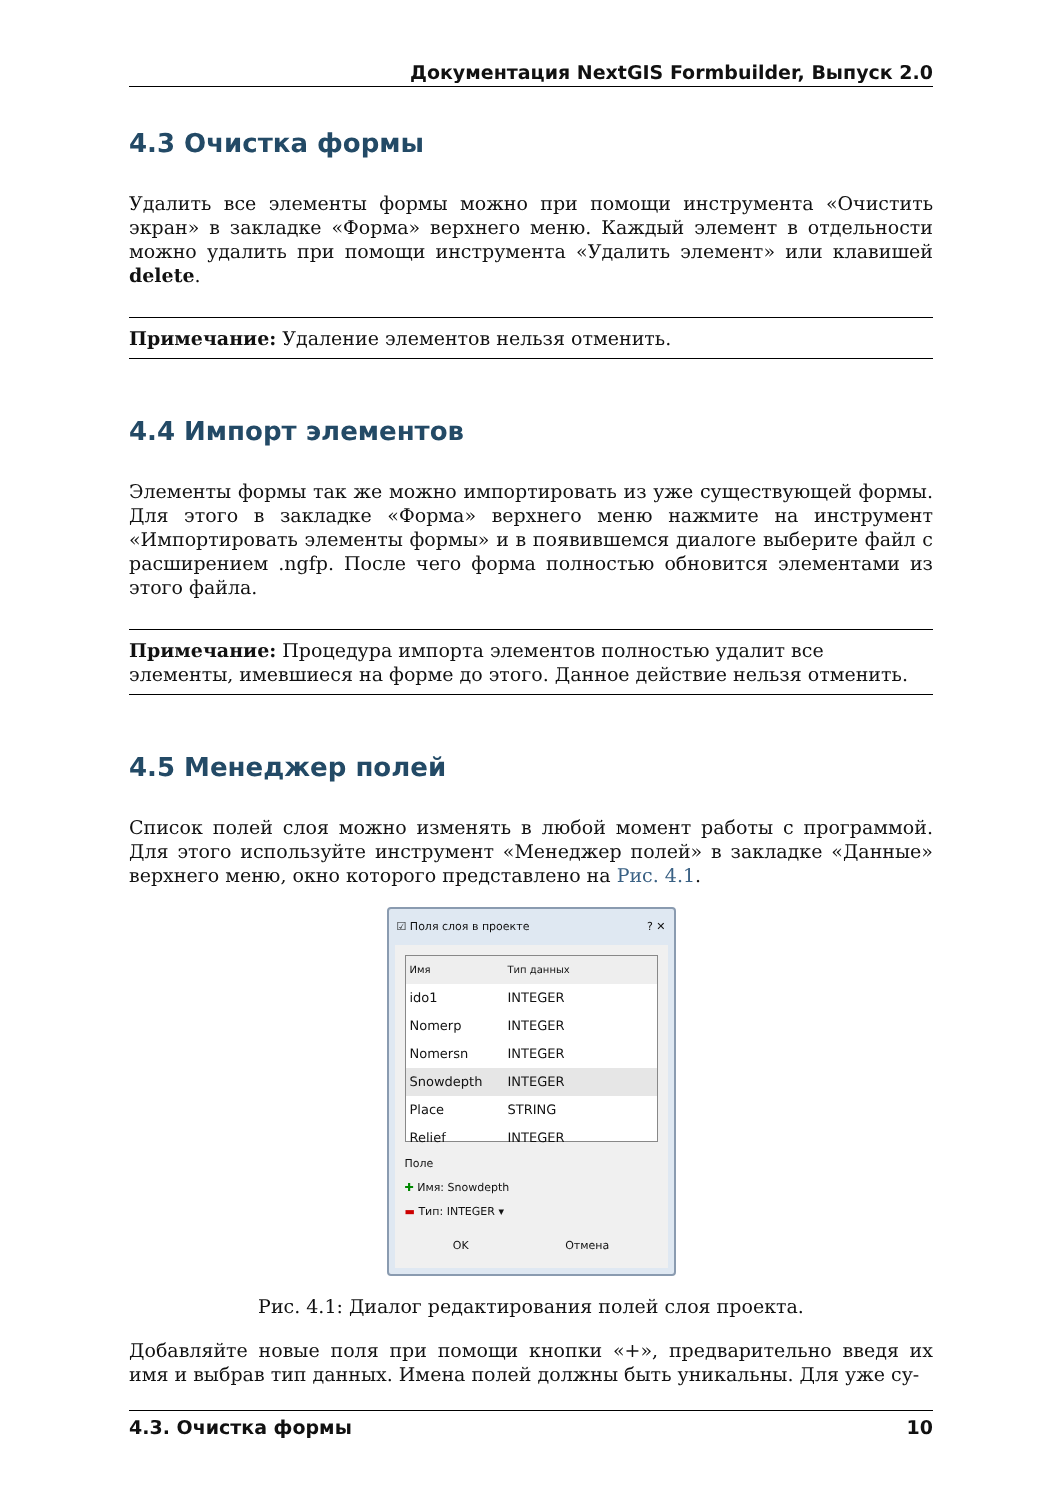Документация NextGIS Formbuilder, Выпуск 2.0
4.3 Очистка формы
Удалить все элементы формы можно при помощи инструмента «Очистить экран» в закладке «Форма» верхнего меню. Каждый элемент в отдельности можно удалить при помощи инструмента «Удалить элемент» или клавишей delete.
Примечание: Удаление элементов нельзя отменить.
4.4 Импорт элементов
Элементы формы так же можно импортировать из уже существующей формы. Для этого в закладке «Форма» верхнего меню нажмите на инструмент «Импортировать элементы формы» и в появившемся диалоге выберите файл с расширением .ngfp. После чего форма полностью обновится элементами из этого файла.
Примечание: Процедура импорта элементов полностью удалит все элементы, имевшиеся на форме до этого. Данное действие нельзя отменить.
4.5 Менеджер полей
Список полей слоя можно изменять в любой момент работы с программой. Для этого используйте инструмент «Менеджер полей» в закладке «Данные» верхнего меню, окно которого представлено на Рис. 4.1.
☑ Поля слоя в проекте? ✕
Имя Тип данных
ido1 INTEGER
Nomerp INTEGER
Nomersn INTEGER
Snowdepth INTEGER
Place STRING
Relief INTEGER
Поле
✚ Имя: Snowdepth
▬ Тип: INTEGER ▾
OK Отмена
Рис. 4.1: Диалог редактирования полей слоя проекта.
Добавляйте новые поля при помощи кнопки «+», предварительно введя их имя и выбрав тип данных. Имена полей должны быть уникальны. Для уже су-
4.3. Очистка формы 10